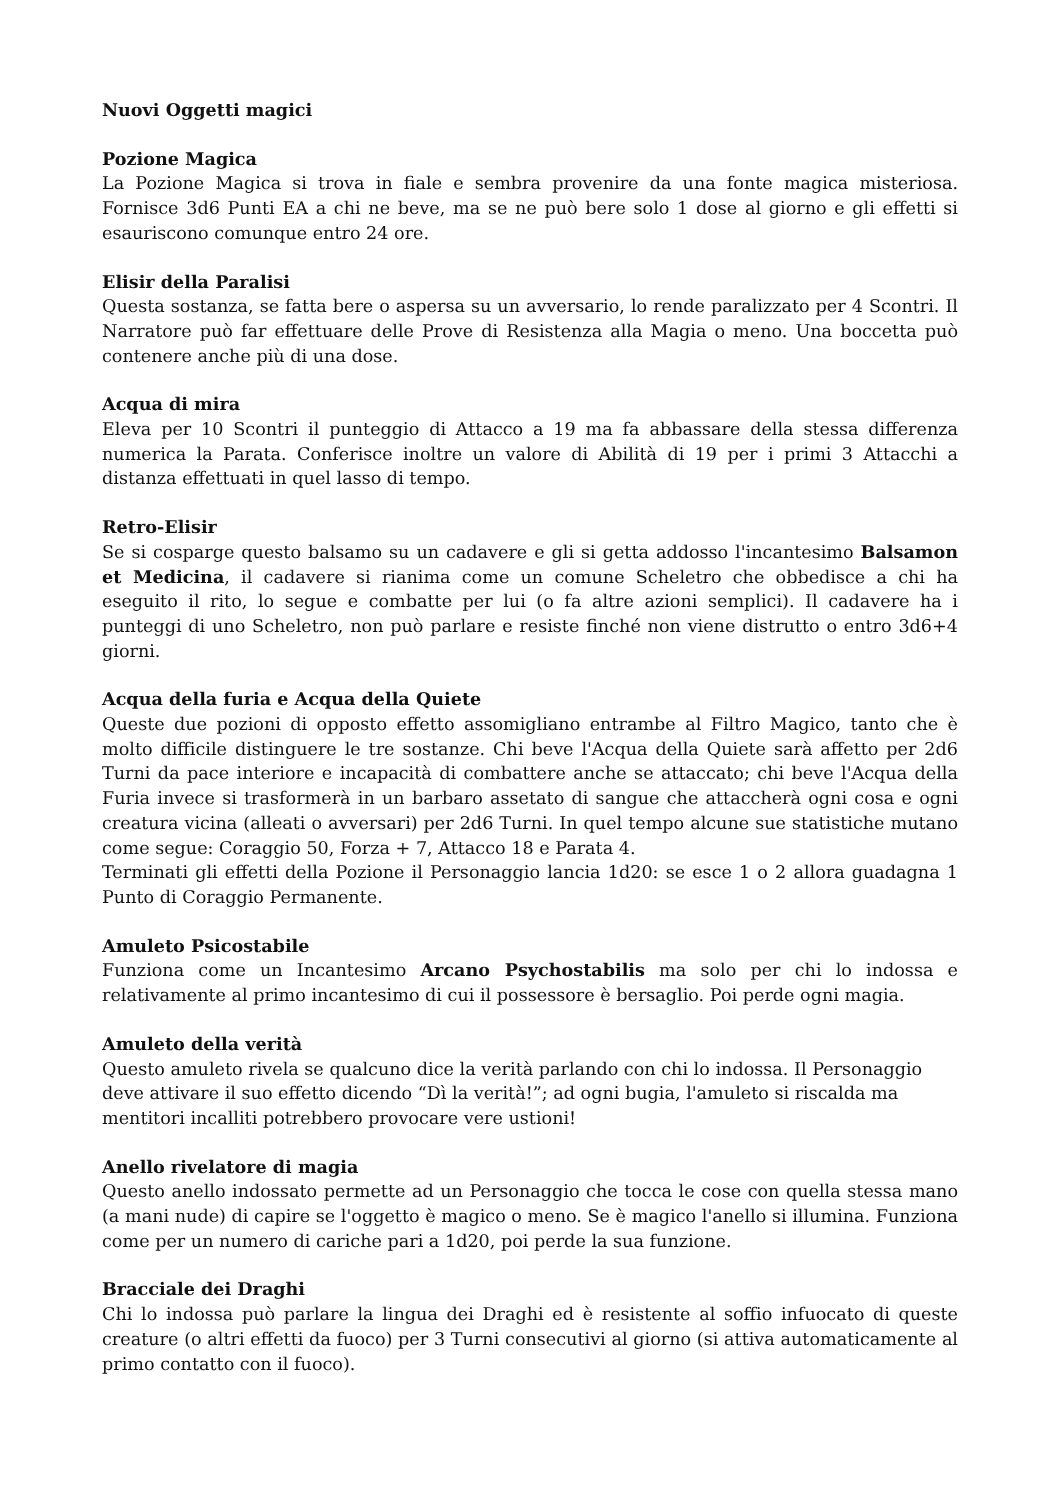Nuovi Oggetti magici
Pozione Magica
La Pozione Magica si trova in fiale e sembra provenire da una fonte magica misteriosa. Fornisce 3d6 Punti EA a chi ne beve, ma se ne può bere solo 1 dose al giorno e gli effetti si esauriscono comunque entro 24 ore.
Elisir della Paralisi
Questa sostanza, se fatta bere o aspersa su un avversario, lo rende paralizzato per 4 Scontri. Il Narratore può far effettuare delle Prove di Resistenza alla Magia o meno. Una boccetta può contenere anche più di una dose.
Acqua di mira
Eleva per 10 Scontri il punteggio di Attacco a 19 ma fa abbassare della stessa differenza numerica la Parata. Conferisce inoltre un valore di Abilità di 19 per i primi 3 Attacchi a distanza effettuati in quel lasso di tempo.
Retro-Elisir
Se si cosparge questo balsamo su un cadavere e gli si getta addosso l'incantesimo Balsamon et Medicina, il cadavere si rianima come un comune Scheletro che obbedisce a chi ha eseguito il rito, lo segue e combatte per lui (o fa altre azioni semplici). Il cadavere ha i punteggi di uno Scheletro, non può parlare e resiste finché non viene distrutto o entro 3d6+4 giorni.
Acqua della furia e Acqua della Quiete
Queste due pozioni di opposto effetto assomigliano entrambe al Filtro Magico, tanto che è molto difficile distinguere le tre sostanze. Chi beve l'Acqua della Quiete sarà affetto per 2d6 Turni da pace interiore e incapacità di combattere anche se attaccato; chi beve l'Acqua della Furia invece si trasformerà in un barbaro assetato di sangue che attaccherà ogni cosa e ogni creatura vicina (alleati o avversari) per 2d6 Turni. In quel tempo alcune sue statistiche mutano come segue: Coraggio 50, Forza + 7, Attacco 18 e Parata 4.
Terminati gli effetti della Pozione il Personaggio lancia 1d20: se esce 1 o 2 allora guadagna 1 Punto di Coraggio Permanente.
Amuleto Psicostabile
Funziona come un Incantesimo Arcano Psychostabilis ma solo per chi lo indossa e relativamente al primo incantesimo di cui il possessore è bersaglio. Poi perde ogni magia.
Amuleto della verità
Questo amuleto rivela se qualcuno dice la verità parlando con chi lo indossa. Il Personaggio deve attivare il suo effetto dicendo “Dì la verità!”; ad ogni bugia, l'amuleto si riscalda ma mentitori incalliti potrebbero provocare vere ustioni!
Anello rivelatore di magia
Questo anello indossato permette ad un Personaggio che tocca le cose con quella stessa mano (a mani nude) di capire se l'oggetto è magico o meno. Se è magico l'anello si illumina. Funziona come per un numero di cariche pari a 1d20, poi perde la sua funzione.
Bracciale dei Draghi
Chi lo indossa può parlare la lingua dei Draghi ed è resistente al soffio infuocato di queste creature (o altri effetti da fuoco) per 3 Turni consecutivi al giorno (si attiva automaticamente al primo contatto con il fuoco).